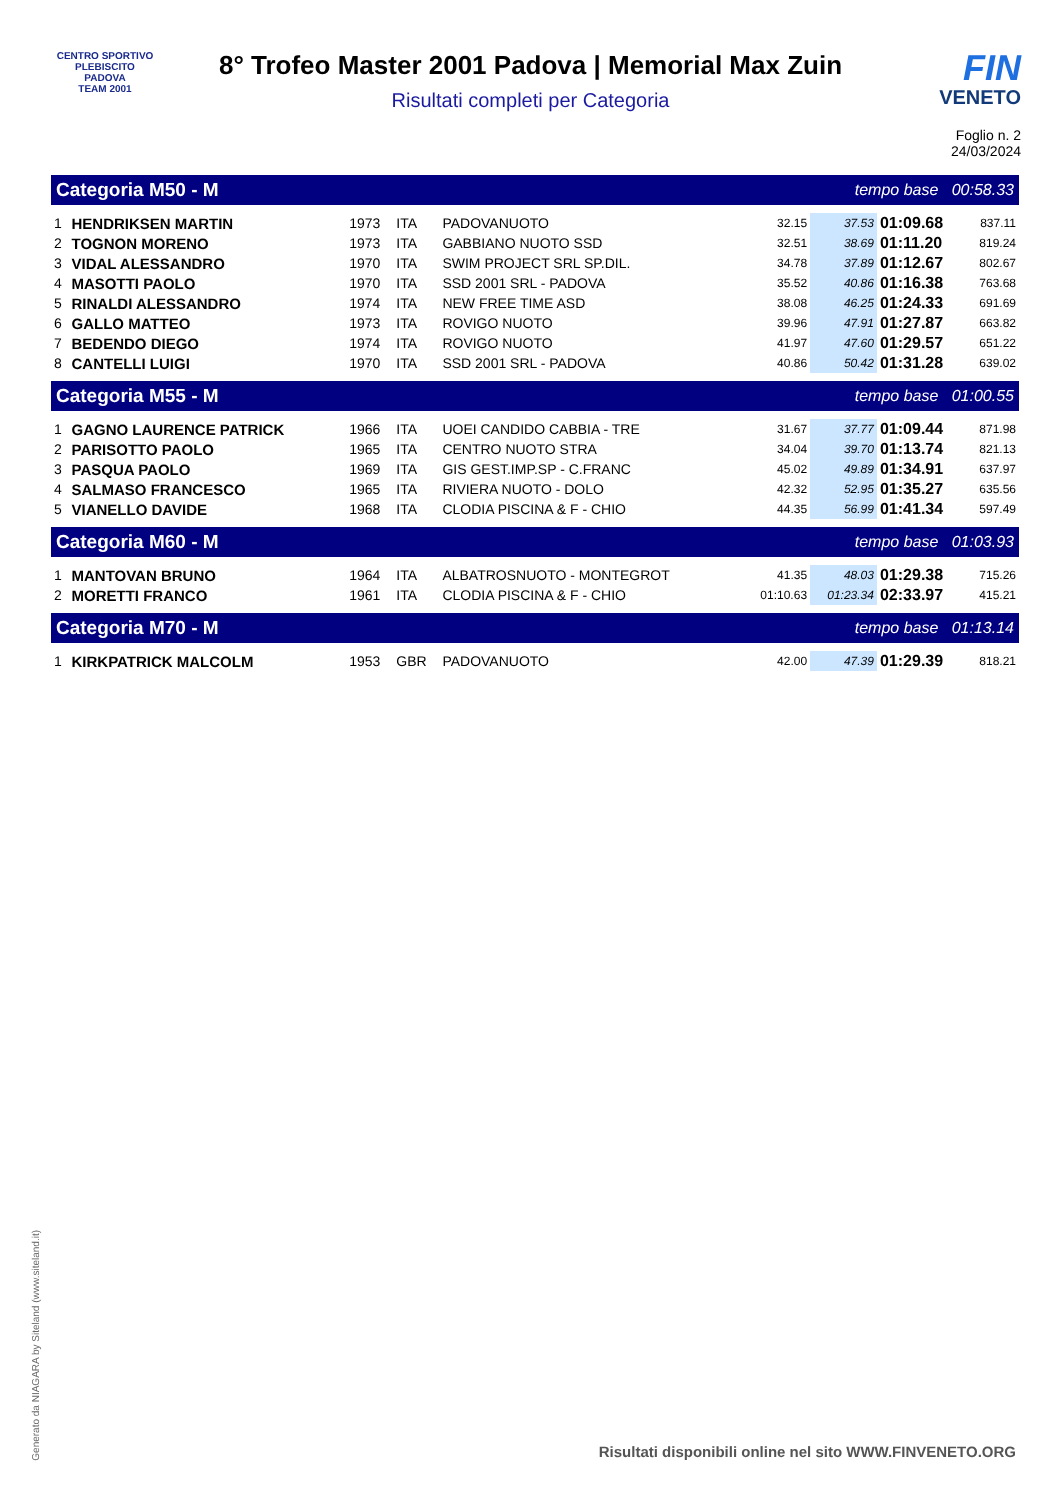CENTRO SPORTIVO
PLEBISCITO
PADOVA
TEAM 2001
8° Trofeo Master 2001 Padova | Memorial Max Zuin
Risultati completi per Categoria
FIN
VENETO
Foglio n. 2
24/03/2024
| Categoria M50 - M | | | | | | tempo base 00:58.33 | | | |
| 1 | HENDRIKSEN MARTIN | 1973 | ITA | PADOVANUOTO | | 32.15 | 37.53 | 01:09.68 | 837.11 |
| 2 | TOGNON MORENO | 1973 | ITA | GABBIANO NUOTO SSD | | 32.51 | 38.69 | 01:11.20 | 819.24 |
| 3 | VIDAL ALESSANDRO | 1970 | ITA | SWIM PROJECT SRL SP.DIL. | | 34.78 | 37.89 | 01:12.67 | 802.67 |
| 4 | MASOTTI PAOLO | 1970 | ITA | SSD 2001 SRL - PADOVA | | 35.52 | 40.86 | 01:16.38 | 763.68 |
| 5 | RINALDI ALESSANDRO | 1974 | ITA | NEW FREE TIME ASD | | 38.08 | 46.25 | 01:24.33 | 691.69 |
| 6 | GALLO MATTEO | 1973 | ITA | ROVIGO NUOTO | | 39.96 | 47.91 | 01:27.87 | 663.82 |
| 7 | BEDENDO DIEGO | 1974 | ITA | ROVIGO NUOTO | | 41.97 | 47.60 | 01:29.57 | 651.22 |
| 8 | CANTELLI LUIGI | 1970 | ITA | SSD 2001 SRL - PADOVA | | 40.86 | 50.42 | 01:31.28 | 639.02 |
| Categoria M55 - M | | | | | | tempo base 01:00.55 | | | |
| 1 | GAGNO LAURENCE PATRICK | 1966 | ITA | UOEI CANDIDO CABBIA - TRE | | 31.67 | 37.77 | 01:09.44 | 871.98 |
| 2 | PARISOTTO PAOLO | 1965 | ITA | CENTRO NUOTO STRA | | 34.04 | 39.70 | 01:13.74 | 821.13 |
| 3 | PASQUA PAOLO | 1969 | ITA | GIS GEST.IMP.SP - C.FRANC | | 45.02 | 49.89 | 01:34.91 | 637.97 |
| 4 | SALMASO FRANCESCO | 1965 | ITA | RIVIERA NUOTO - DOLO | | 42.32 | 52.95 | 01:35.27 | 635.56 |
| 5 | VIANELLO DAVIDE | 1968 | ITA | CLODIA PISCINA & F - CHIO | | 44.35 | 56.99 | 01:41.34 | 597.49 |
| Categoria M60 - M | | | | | | tempo base 01:03.93 | | | |
| 1 | MANTOVAN BRUNO | 1964 | ITA | ALBATROSNUOTO - MONTEGROT | | 41.35 | 48.03 | 01:29.38 | 715.26 |
| 2 | MORETTI FRANCO | 1961 | ITA | CLODIA PISCINA & F - CHIO | | 01:10.63 | 01:23.34 | 02:33.97 | 415.21 |
| Categoria M70 - M | | | | | | tempo base 01:13.14 | | | |
| 1 | KIRKPATRICK MALCOLM | 1953 | GBR | PADOVANUOTO | | 42.00 | 47.39 | 01:29.39 | 818.21 |
Generato da NIAGARA by Siteland (www.siteland.it)
Risultati disponibili online nel sito WWW.FINVENETO.ORG